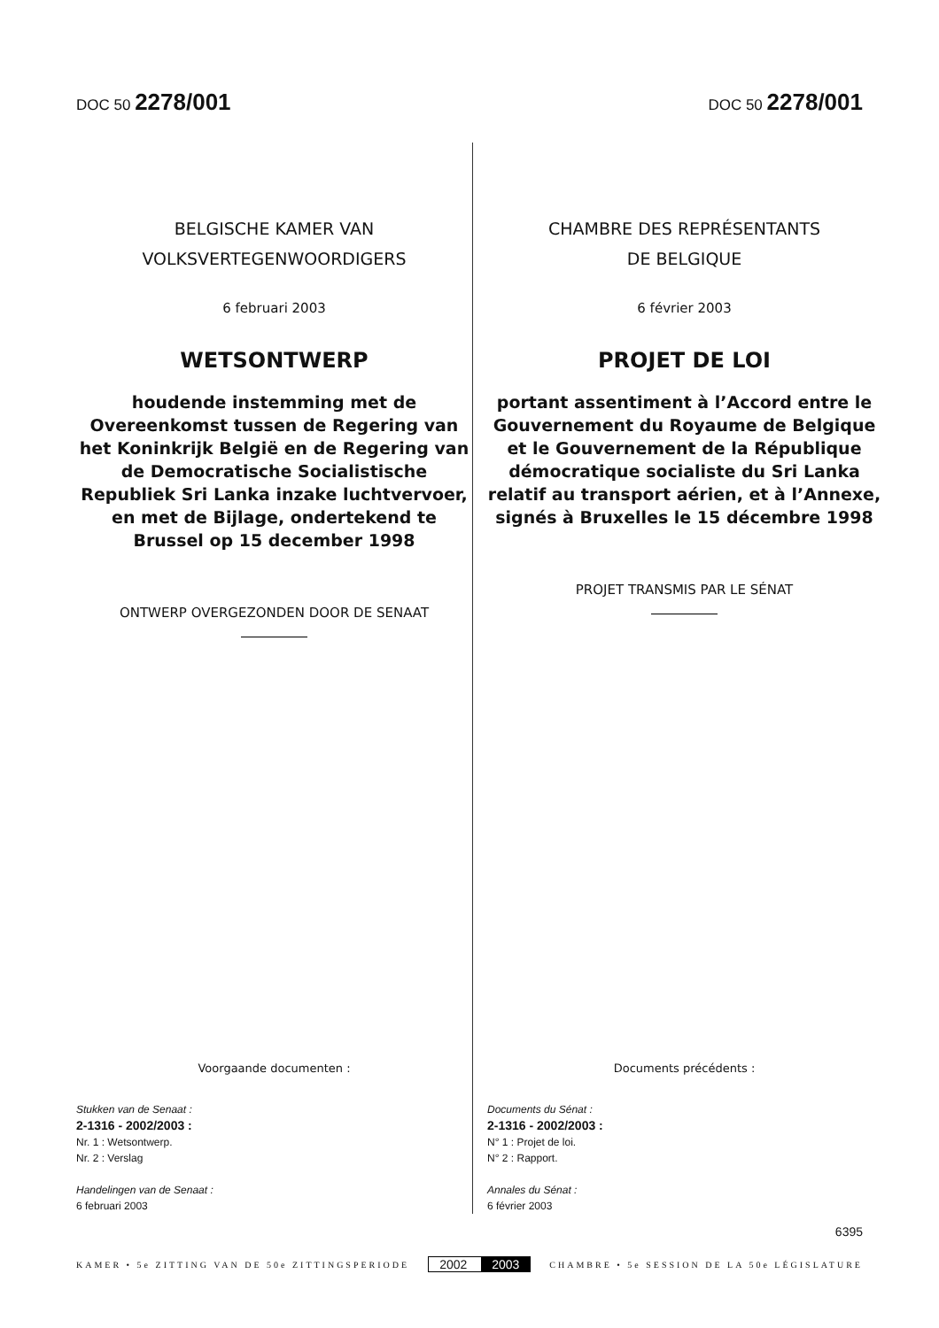DOC 50 2278/001
DOC 50 2278/001
BELGISCHE KAMER VAN
VOLKSVERTEGENWOORDIGERS
6 februari 2003
WETSONTWERP
houdende instemming met de Overeenkomst tussen de Regering van het Koninkrijk België en de Regering van de Democratische Socialistische Republiek Sri Lanka inzake luchtvervoer, en met de Bijlage, ondertekend te Brussel op 15 december 1998
ONTWERP OVERGEZONDEN DOOR DE SENAAT
Voorgaande documenten :
Stukken van de Senaat :
2-1316 - 2002/2003 :
Nr. 1 : Wetsontwerp.
Nr. 2 : Verslag
Handelingen van de Senaat :
6 februari 2003
CHAMBRE DES REPRÉSENTANTS
DE BELGIQUE
6 février 2003
PROJET DE LOI
portant assentiment à l’Accord entre le Gouvernement du Royaume de Belgique et le Gouvernement de la République démocratique socialiste du Sri Lanka relatif au transport aérien, et à l’Annexe, signés à Bruxelles le 15 décembre 1998
PROJET TRANSMIS PAR LE SÉNAT
Documents précédents :
Documents du Sénat :
2-1316 - 2002/2003 :
N° 1 : Projet de loi.
N° 2 : Rapport.
Annales du Sénat :
6 février 2003
6395
KAMER • 5e ZITTING VAN DE 50e ZITTINGSPERIODE
2002 2003
CHAMBRE • 5e SESSION DE LA 50e LÉGISLATURE